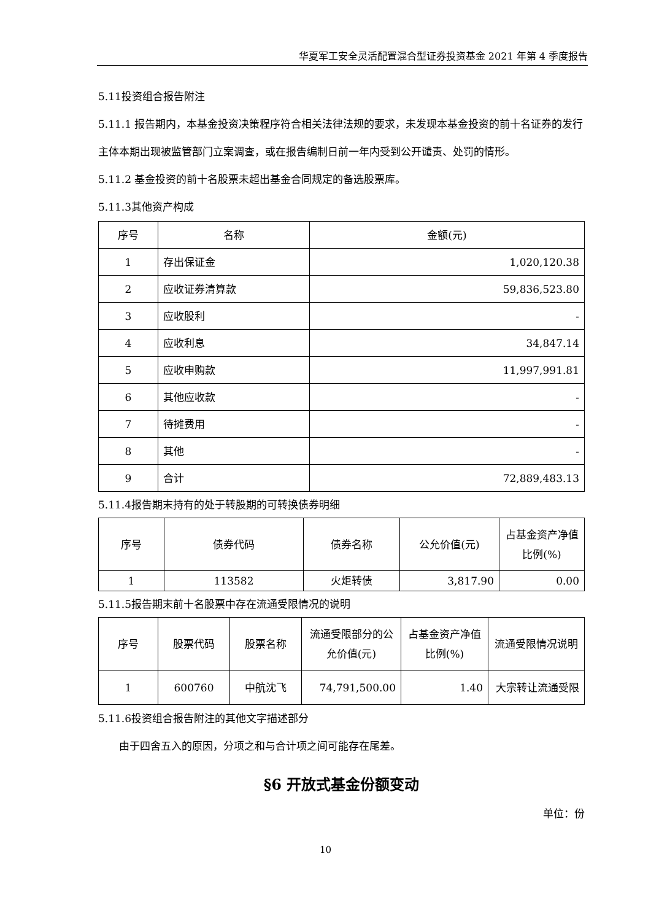华夏军工安全灵活配置混合型证券投资基金 2021 年第 4 季度报告
5.11投资组合报告附注
5.11.1 报告期内，本基金投资决策程序符合相关法律法规的要求，未发现本基金投资的前十名证券的发行主体本期出现被监管部门立案调查，或在报告编制日前一年内受到公开谴责、处罚的情形。
5.11.2 基金投资的前十名股票未超出基金合同规定的备选股票库。
5.11.3其他资产构成
| 序号 | 名称 | 金额(元) |
| 1 | 存出保证金 | 1,020,120.38 |
| 2 | 应收证券清算款 | 59,836,523.80 |
| 3 | 应收股利 | - |
| 4 | 应收利息 | 34,847.14 |
| 5 | 应收申购款 | 11,997,991.81 |
| 6 | 其他应收款 | - |
| 7 | 待摊费用 | - |
| 8 | 其他 | - |
| 9 | 合计 | 72,889,483.13 |
5.11.4报告期末持有的处于转股期的可转换债券明细
| 序号 | 债券代码 | 债券名称 | 公允价值(元) | 占基金资产净值比例(%) |
| 1 | 113582 | 火炬转债 | 3,817.90 | 0.00 |
5.11.5报告期末前十名股票中存在流通受限情况的说明
| 序号 | 股票代码 | 股票名称 | 流通受限部分的公允价值(元) | 占基金资产净值比例(%) | 流通受限情况说明 |
| 1 | 600760 | 中航沈飞 | 74,791,500.00 | 1.40 | 大宗转让流通受限 |
5.11.6投资组合报告附注的其他文字描述部分
由于四舍五入的原因，分项之和与合计项之间可能存在尾差。
§6 开放式基金份额变动
单位：份
10